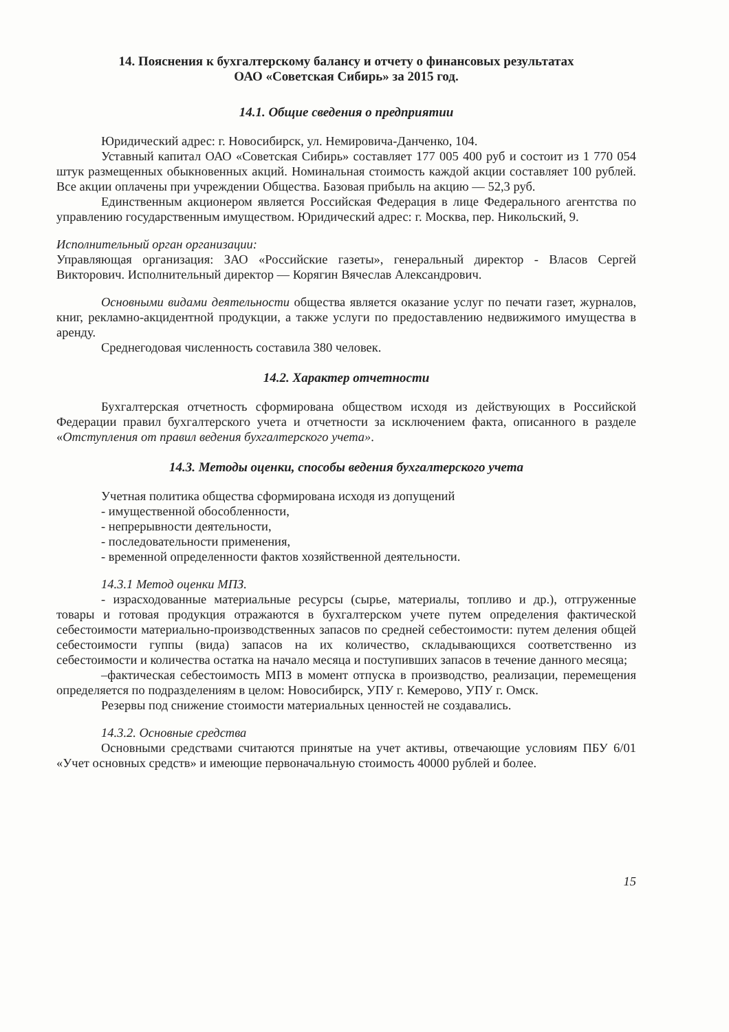14. Пояснения к бухгалтерскому балансу и отчету о финансовых результатах
ОАО «Советская Сибирь» за 2015 год.
14.1. Общие сведения о предприятии
Юридический адрес: г. Новосибирск, ул. Немировича-Данченко, 104.
Уставный капитал ОАО «Советская Сибирь» составляет 177 005 400 руб и состоит из 1 770 054 штук размещенных обыкновенных акций. Номинальная стоимость каждой акции составляет 100 рублей. Все акции оплачены при учреждении Общества. Базовая прибыль на акцию — 52,3 руб.
Единственным акционером является Российская Федерация в лице Федерального агентства по управлению государственным имуществом. Юридический адрес: г. Москва, пер. Никольский, 9.
Исполнительный орган организации:
Управляющая организация: ЗАО «Российские газеты», генеральный директор - Власов Сергей Викторович. Исполнительный директор — Корягин Вячеслав Александрович.
Основными видами деятельности общества является оказание услуг по печати газет, журналов, книг, рекламно-акцидентной продукции, а также услуги по предоставлению недвижимого имущества в аренду.
Среднегодовая численность составила 380 человек.
14.2. Характер отчетности
Бухгалтерская отчетность сформирована обществом исходя из действующих в Российской Федерации правил бухгалтерского учета и отчетности за исключением факта, описанного в разделе «Отступления от правил ведения бухгалтерского учета».
14.3. Методы оценки, способы ведения бухгалтерского учета
Учетная политика общества сформирована исходя из допущений
- имущественной обособленности,
- непрерывности деятельности,
- последовательности применения,
- временной определенности фактов хозяйственной деятельности.
14.3.1 Метод оценки МПЗ.
- израсходованные материальные ресурсы (сырье, материалы, топливо и др.), отгруженные товары и готовая продукция отражаются в бухгалтерском учете путем определения фактической себестоимости материально-производственных запасов по средней себестоимости: путем деления общей себестоимости гуппы (вида) запасов на их количество, складывающихся соответственно из себестоимости и количества остатка на начало месяца и поступивших запасов в течение данного месяца;
–фактическая себестоимость МПЗ в момент отпуска в производство, реализации, перемещения определяется по подразделениям в целом: Новосибирск, УПУ г. Кемерово, УПУ г. Омск.
Резервы под снижение стоимости материальных ценностей не создавались.
14.3.2. Основные средства
Основными средствами считаются принятые на учет активы, отвечающие условиям ПБУ 6/01 «Учет основных средств» и имеющие первоначальную стоимость 40000 рублей и более.
15